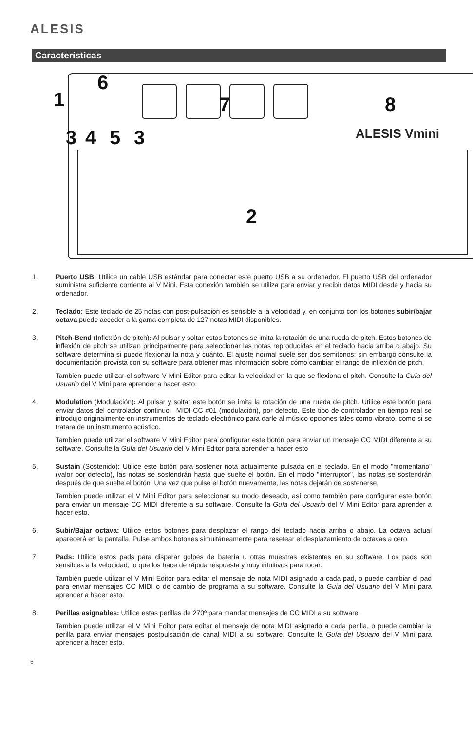ALESIS
Características
ALESIS Vmini
1
6
7
8
3
4
5
3
2
1. Puerto USB: Utilice un cable USB estándar para conectar este puerto USB a su ordenador. El puerto USB del ordenador suministra suficiente corriente al V Mini. Esta conexión también se utiliza para enviar y recibir datos MIDI desde y hacia su ordenador.
2. Teclado: Este teclado de 25 notas con post-pulsación es sensible a la velocidad y, en conjunto con los botones subir/bajar octava puede acceder a la gama completa de 127 notas MIDI disponibles.
3. Pitch-Bend (Inflexión de pitch): Al pulsar y soltar estos botones se imita la rotación de una rueda de pitch. Estos botones de inflexión de pitch se utilizan principalmente para seleccionar las notas reproducidas en el teclado hacia arriba o abajo. Su software determina si puede flexionar la nota y cuánto. El ajuste normal suele ser dos semitonos; sin embargo consulte la documentación provista con su software para obtener más información sobre cómo cambiar el rango de inflexión de pitch.
También puede utilizar el software V Mini Editor para editar la velocidad en la que se flexiona el pitch. Consulte la Guía del Usuario del V Mini para aprender a hacer esto.
4. Modulation (Modulación): Al pulsar y soltar este botón se imita la rotación de una rueda de pitch. Utilice este botón para enviar datos del controlador continuo—MIDI CC #01 (modulación), por defecto. Este tipo de controlador en tiempo real se introdujo originalmente en instrumentos de teclado electrónico para darle al músico opciones tales como vibrato, como si se tratara de un instrumento acústico.
También puede utilizar el software V Mini Editor para configurar este botón para enviar un mensaje CC MIDI diferente a su software. Consulte la Guía del Usuario del V Mini Editor para aprender a hacer esto
5. Sustain (Sostenido): Utilice este botón para sostener nota actualmente pulsada en el teclado. En el modo "momentario" (valor por defecto), las notas se sostendrán hasta que suelte el botón. En el modo "interruptor", las notas se sostendrán después de que suelte el botón. Una vez que pulse el botón nuevamente, las notas dejarán de sostenerse.
También puede utilizar el V Mini Editor para seleccionar su modo deseado, así como también para configurar este botón para enviar un mensaje CC MIDI diferente a su software. Consulte la Guía del Usuario del V Mini Editor para aprender a hacer esto.
6. Subir/Bajar octava: Utilice estos botones para desplazar el rango del teclado hacia arriba o abajo. La octava actual aparecerá en la pantalla. Pulse ambos botones simultáneamente para resetear el desplazamiento de octavas a cero.
7. Pads: Utilice estos pads para disparar golpes de batería u otras muestras existentes en su software. Los pads son sensibles a la velocidad, lo que los hace de rápida respuesta y muy intuitivos para tocar.
También puede utilizar el V Mini Editor para editar el mensaje de nota MIDI asignado a cada pad, o puede cambiar el pad para enviar mensajes CC MIDI o de cambio de programa a su software. Consulte la Guía del Usuario del V Mini para aprender a hacer esto.
8. Perillas asignables: Utilice estas perillas de 270º para mandar mensajes de CC MIDI a su software.
También puede utilizar el V Mini Editor para editar el mensaje de nota MIDI asignado a cada perilla, o puede cambiar la perilla para enviar mensajes postpulsación de canal MIDI a su software. Consulte la Guía del Usuario del V Mini para aprender a hacer esto.
6